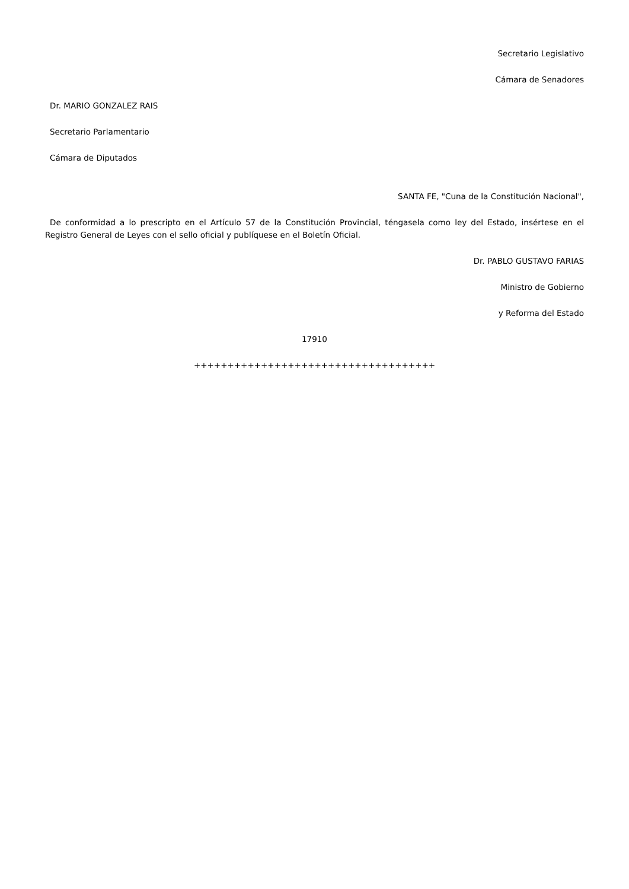Secretario Legislativo
Cámara de Senadores
Dr. MARIO GONZALEZ RAIS
Secretario Parlamentario
Cámara de Diputados
SANTA FE, "Cuna de la Constitución Nacional",
De conformidad a lo prescripto en el Artículo 57 de la Constitución Provincial, téngasela como ley del Estado, insértese en el Registro General de Leyes con el sello oficial y publíquese en el Boletín Oficial.
Dr. PABLO GUSTAVO FARIAS
Ministro de Gobierno
y Reforma del Estado
17910
++++++++++++++++++++++++++++++++++++